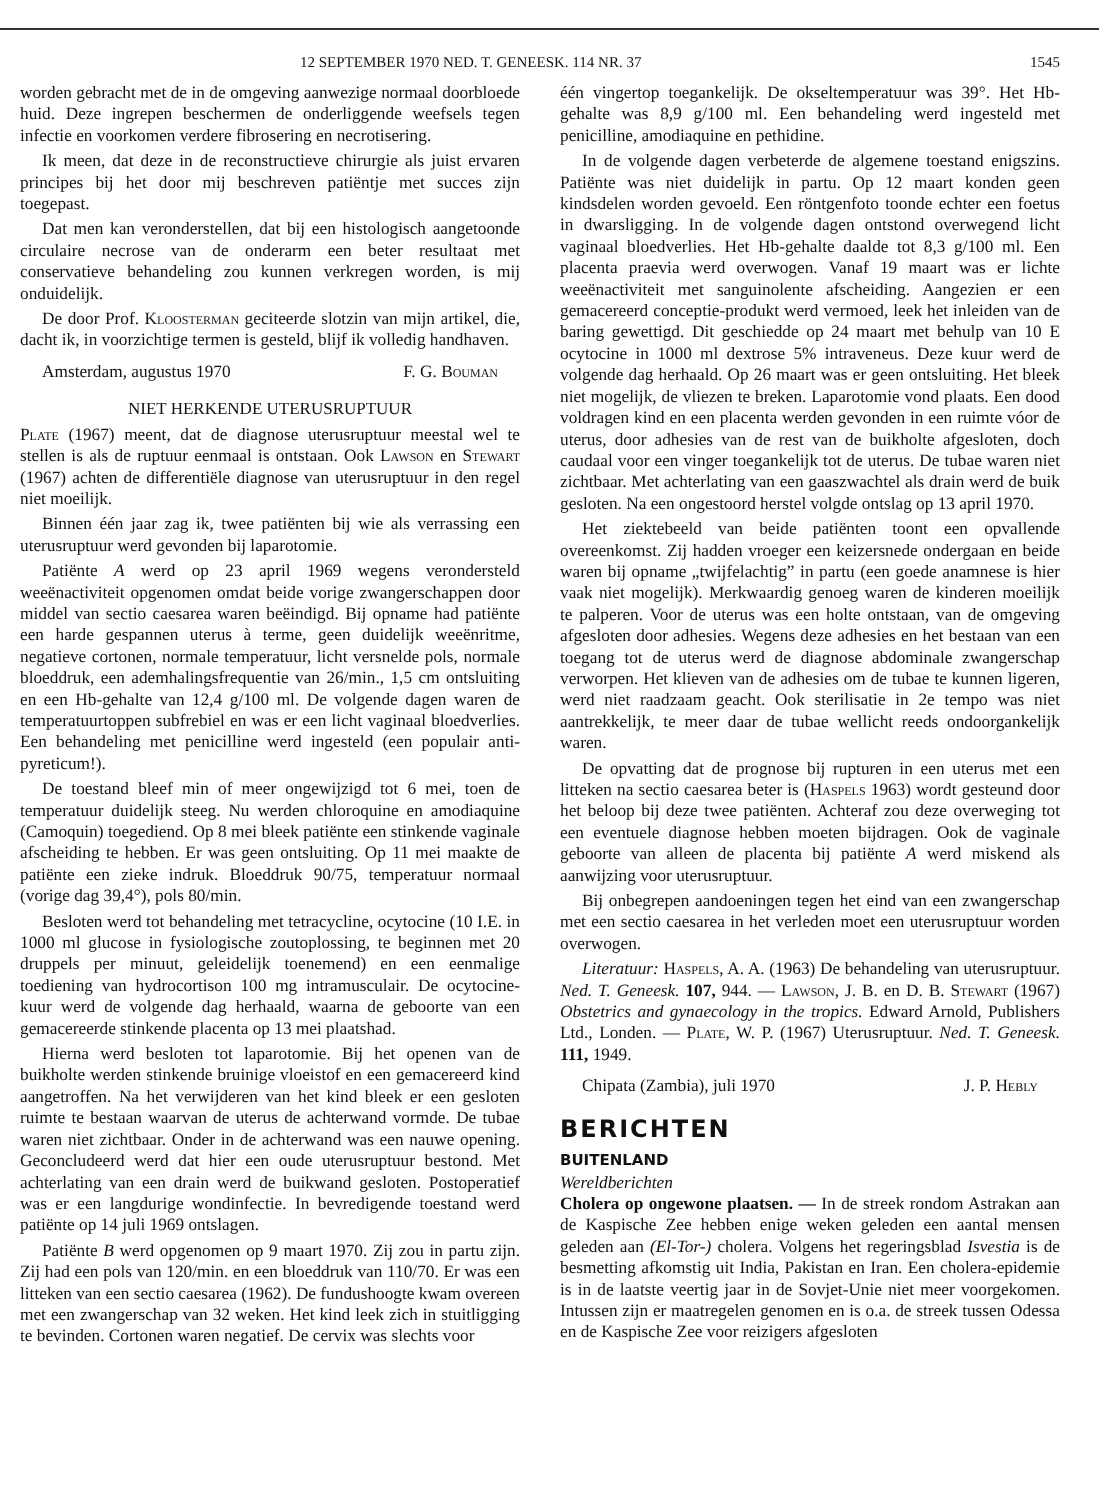12 SEPTEMBER 1970 NED. T. GENEESK. 114 NR. 37 1545
worden gebracht met de in de omgeving aanwezige normaal doorbloede huid. Deze ingrepen beschermen de onderliggende weefsels tegen infectie en voorkomen verdere fibrosering en necrotisering.
Ik meen, dat deze in de reconstructieve chirurgie als juist ervaren principes bij het door mij beschreven patiëntje met succes zijn toegepast.
Dat men kan veronderstellen, dat bij een histologisch aangetoonde circulaire necrose van de onderarm een beter resultaat met conservatieve behandeling zou kunnen verkregen worden, is mij onduidelijk.
De door Prof. Kloosterman geciteerde slotzin van mijn artikel, die, dacht ik, in voorzichtige termen is gesteld, blijf ik volledig handhaven.
Amsterdam, augustus 1970 F. G. Bouman
NIET HERKENDE UTERUSRUPTUUR
Plate (1967) meent, dat de diagnose uterusruptuur meestal wel te stellen is als de ruptuur eenmaal is ontstaan. Ook Lawson en Stewart (1967) achten de differentiële diagnose van uterusruptuur in den regel niet moeilijk.
Binnen één jaar zag ik, twee patiënten bij wie als verrassing een uterusruptuur werd gevonden bij laparotomie.
Patiënte A werd op 23 april 1969 wegens verondersteld weeënactiviteit opgenomen omdat beide vorige zwangerschappen door middel van sectio caesarea waren beëindigd. Bij opname had patiënte een harde gespannen uterus à terme, geen duidelijk weeënritme, negatieve cortonen, normale temperatuur, licht versnelde pols, normale bloeddruk, een ademhalingsfrequentie van 26/min., 1,5 cm ontsluiting en een Hb-gehalte van 12,4 g/100 ml. De volgende dagen waren de temperatuurtoppen subfrebiel en was er een licht vaginaal bloedverlies. Een behandeling met penicilline werd ingesteld (een populair anti-pyreticum!).
De toestand bleef min of meer ongewijzigd tot 6 mei, toen de temperatuur duidelijk steeg. Nu werden chloroquine en amodiaquine (Camoquin) toegediend. Op 8 mei bleek patiënte een stinkende vaginale afscheiding te hebben. Er was geen ontsluiting. Op 11 mei maakte de patiënte een zieke indruk. Bloeddruk 90/75, temperatuur normaal (vorige dag 39,4°), pols 80/min.
Besloten werd tot behandeling met tetracycline, ocytocine (10 I.E. in 1000 ml glucose in fysiologische zoutoplossing, te beginnen met 20 druppels per minuut, geleidelijk toenemend) en een eenmalige toediening van hydrocortison 100 mg intramusculair. De ocytocine-kuur werd de volgende dag herhaald, waarna de geboorte van een gemacereerde stinkende placenta op 13 mei plaatshad.
Hierna werd besloten tot laparotomie. Bij het openen van de buikholte werden stinkende bruinige vloeistof en een gemacereerd kind aangetroffen. Na het verwijderen van het kind bleek er een gesloten ruimte te bestaan waarvan de uterus de achterwand vormde. De tubae waren niet zichtbaar. Onder in de achterwand was een nauwe opening. Geconcludeerd werd dat hier een oude uterusruptuur bestond. Met achterlating van een drain werd de buikwand gesloten. Postoperatief was er een langdurige wondinfectie. In bevredigende toestand werd patiënte op 14 juli 1969 ontslagen.
Patiënte B werd opgenomen op 9 maart 1970. Zij zou in partu zijn. Zij had een pols van 120/min. en een bloeddruk van 110/70. Er was een litteken van een sectio caesarea (1962). De fundushoogte kwam overeen met een zwangerschap van 32 weken. Het kind leek zich in stuitligging te bevinden. Cortonen waren negatief. De cervix was slechts voor
één vingertop toegankelijk. De okseltemperatuur was 39°. Het Hb-gehalte was 8,9 g/100 ml. Een behandeling werd ingesteld met penicilline, amodiaquine en pethidine.
In de volgende dagen verbeterde de algemene toestand enigszins. Patiënte was niet duidelijk in partu. Op 12 maart konden geen kindsdelen worden gevoeld. Een röntgenfoto toonde echter een foetus in dwarsligging. In de volgende dagen ontstond overwegend licht vaginaal bloedverlies. Het Hb-gehalte daalde tot 8,3 g/100 ml. Een placenta praevia werd overwogen. Vanaf 19 maart was er lichte weeënactiviteit met sanguinolente afscheiding. Aangezien er een gemacereerd conceptie-produkt werd vermoed, leek het inleiden van de baring gewettigd. Dit geschiedde op 24 maart met behulp van 10 E ocytocine in 1000 ml dextrose 5% intraveneus. Deze kuur werd de volgende dag herhaald. Op 26 maart was er geen ontsluiting. Het bleek niet mogelijk, de vliezen te breken. Laparotomie vond plaats. Een dood voldragen kind en een placenta werden gevonden in een ruimte vóor de uterus, door adhesies van de rest van de buikholte afgesloten, doch caudaal voor een vinger toegankelijk tot de uterus. De tubae waren niet zichtbaar. Met achterlating van een gaaszwachtel als drain werd de buik gesloten. Na een ongestoord herstel volgde ontslag op 13 april 1970.
Het ziektebeeld van beide patiënten toont een opvallende overeenkomst. Zij hadden vroeger een keizersnede ondergaan en beide waren bij opname „twijfelachtig” in partu (een goede anamnese is hier vaak niet mogelijk). Merkwaardig genoeg waren de kinderen moeilijk te palperen. Voor de uterus was een holte ontstaan, van de omgeving afgesloten door adhesies. Wegens deze adhesies en het bestaan van een toegang tot de uterus werd de diagnose abdominale zwangerschap verworpen. Het klieven van de adhesies om de tubae te kunnen ligeren, werd niet raadzaam geacht. Ook sterilisatie in 2e tempo was niet aantrekkelijk, te meer daar de tubae wellicht reeds ondoorgankelijk waren.
De opvatting dat de prognose bij rupturen in een uterus met een litteken na sectio caesarea beter is (Haspels 1963) wordt gesteund door het beloop bij deze twee patiënten. Achteraf zou deze overweging tot een eventuele diagnose hebben moeten bijdragen. Ook de vaginale geboorte van alleen de placenta bij patiënte A werd miskend als aanwijzing voor uterusruptuur.
Bij onbegrepen aandoeningen tegen het eind van een zwangerschap met een sectio caesarea in het verleden moet een uterusruptuur worden overwogen.
Literatuur: Haspels, A. A. (1963) De behandeling van uterusruptuur. Ned. T. Geneesk. 107, 944. — Lawson, J. B. en D. B. Stewart (1967) Obstetrics and gynaecology in the tropics. Edward Arnold, Publishers Ltd., Londen. — Plate, W. P. (1967) Uterusruptuur. Ned. T. Geneesk. 111, 1949.
Chipata (Zambia), juli 1970 J. P. Hebly
BERICHTEN
BUITENLAND
Wereldberichten
Cholera op ongewone plaatsen. — In de streek rondom Astrakan aan de Kaspische Zee hebben enige weken geleden een aantal mensen geleden aan (El-Tor-) cholera. Volgens het regeringsblad Isvestia is de besmetting afkomstig uit India, Pakistan en Iran. Een cholera-epidemie is in de laatste veertig jaar in de Sovjet-Unie niet meer voorgekomen. Intussen zijn er maatregelen genomen en is o.a. de streek tussen Odessa en de Kaspische Zee voor reizigers afgesloten